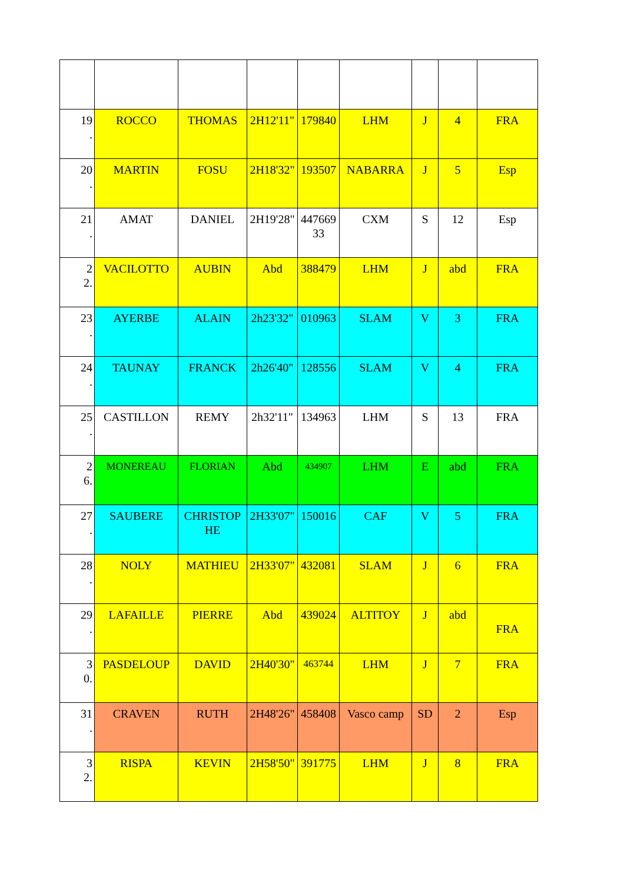| 19 . | ROCCO | THOMAS | 2H12'11" | 179840 | LHM | J | 4 | FRA |
| 20 . | MARTIN | FOSU | 2H18'32" | 193507 | NABARRA | J | 5 | Esp |
| 21 . | AMAT | DANIEL | 2H19'28" | 447669 33 | CXM | S | 12 | Esp |
| 2 2. | VACILOTTO | AUBIN | Abd | 388479 | LHM | J | abd | FRA |
| 23 . | AYERBE | ALAIN | 2h23'32" | 010963 | SLAM | V | 3 | FRA |
| 24 . | TAUNAY | FRANCK | 2h26'40" | 128556 | SLAM | V | 4 | FRA |
| 25 . | CASTILLON | REMY | 2h32'11" | 134963 | LHM | S | 13 | FRA |
| 2 6. | MONEREAU | FLORIAN | Abd | 434907 | LHM | E | abd | FRA |
| 27 . | SAUBERE | CHRISTOP HE | 2H33'07" | 150016 | CAF | V | 5 | FRA |
| 28 . | NOLY | MATHIEU | 2H33'07" | 432081 | SLAM | J | 6 | FRA |
| 29 . | LAFAILLE | PIERRE | Abd | 439024 | ALTITOY | J | abd | FRA |
| 3 0. | PASDELOUP | DAVID | 2H40'30" | 463744 | LHM | J | 7 | FRA |
| 31 . | CRAVEN | RUTH | 2H48'26" | 458408 | Vasco camp | SD | 2 | Esp |
| 3 2. | RISPA | KEVIN | 2H58'50" | 391775 | LHM | J | 8 | FRA |